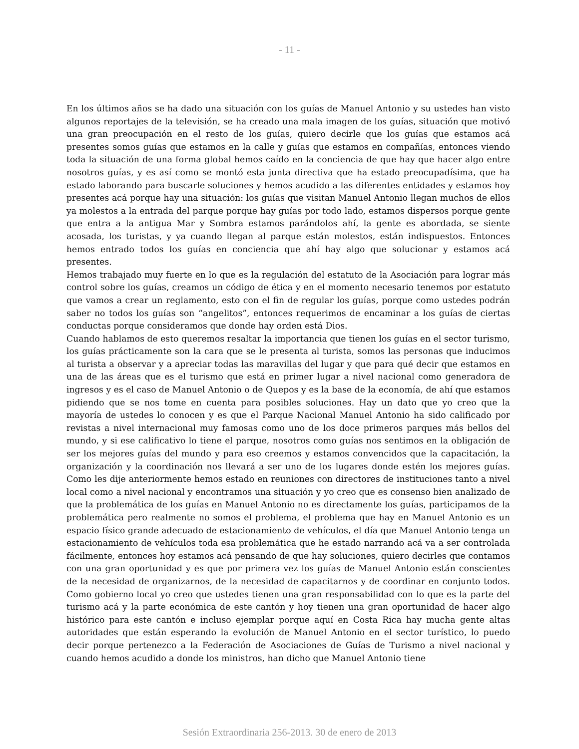- 11 -
En los últimos años se ha dado una situación con los guías de Manuel Antonio y su ustedes han visto algunos reportajes de la televisión, se ha creado una mala imagen de los guías, situación que motivó una gran preocupación en el resto de los guías, quiero decirle que los guías que estamos acá presentes somos guías que estamos en la calle y guías que estamos en compañías, entonces viendo toda la situación de una forma global hemos caído en la conciencia de que hay que hacer algo entre nosotros guías, y es así como se montó esta junta directiva que ha estado preocupadísima, que ha estado laborando para buscarle soluciones y hemos acudido a las diferentes entidades y estamos hoy presentes acá porque hay una situación: los guías que visitan Manuel Antonio llegan muchos de ellos ya molestos a la entrada del parque porque hay guías por todo lado, estamos dispersos porque gente que entra a la antigua Mar y Sombra estamos parándolos ahí, la gente es abordada, se siente acosada, los turistas, y ya cuando llegan al parque están molestos, están indispuestos. Entonces hemos entrado todos los guías en conciencia que ahí hay algo que solucionar y estamos acá presentes.
Hemos trabajado muy fuerte en lo que es la regulación del estatuto de la Asociación para lograr más control sobre los guías, creamos un código de ética y en el momento necesario tenemos por estatuto que vamos a crear un reglamento, esto con el fin de regular los guías, porque como ustedes podrán saber no todos los guías son “angelitos”, entonces requerimos de encaminar a los guías de ciertas conductas porque consideramos que donde hay orden está Dios.
Cuando hablamos de esto queremos resaltar la importancia que tienen los guías en el sector turismo, los guías prácticamente son la cara que se le presenta al turista, somos las personas que inducimos al turista a observar y a apreciar todas las maravillas del lugar y que para qué decir que estamos en una de las áreas que es el turismo que está en primer lugar a nivel nacional como generadora de ingresos y es el caso de Manuel Antonio o de Quepos y es la base de la economía, de ahí que estamos pidiendo que se nos tome en cuenta para posibles soluciones. Hay un dato que yo creo que la mayoría de ustedes lo conocen y es que el Parque Nacional Manuel Antonio ha sido calificado por revistas a nivel internacional muy famosas como uno de los doce primeros parques más bellos del mundo, y si ese calificativo lo tiene el parque, nosotros como guías nos sentimos en la obligación de ser los mejores guías del mundo y para eso creemos y estamos convencidos que la capacitación, la organización y la coordinación nos llevará a ser uno de los lugares donde estén los mejores guías. Como les dije anteriormente hemos estado en reuniones con directores de instituciones tanto a nivel local como a nivel nacional y encontramos una situación y yo creo que es consenso bien analizado de que la problemática de los guías en Manuel Antonio no es directamente los guías, participamos de la problemática pero realmente no somos el problema, el problema que hay en Manuel Antonio es un espacio físico grande adecuado de estacionamiento de vehículos, el día que Manuel Antonio tenga un estacionamiento de vehículos toda esa problemática que he estado narrando acá va a ser controlada fácilmente, entonces hoy estamos acá pensando de que hay soluciones, quiero decirles que contamos con una gran oportunidad y es que por primera vez los guías de Manuel Antonio están conscientes de la necesidad de organizarnos, de la necesidad de capacitarnos y de coordinar en conjunto todos. Como gobierno local yo creo que ustedes tienen una gran responsabilidad con lo que es la parte del turismo acá y la parte económica de este cantón y hoy tienen una gran oportunidad de hacer algo histórico para este cantón e incluso ejemplar porque aquí en Costa Rica hay mucha gente altas autoridades que están esperando la evolución de Manuel Antonio en el sector turístico, lo puedo decir porque pertenezco a la Federación de Asociaciones de Guías de Turismo a nivel nacional y cuando hemos acudido a donde los ministros, han dicho que Manuel Antonio tiene
Sesión Extraordinaria 256-2013. 30 de enero de 2013